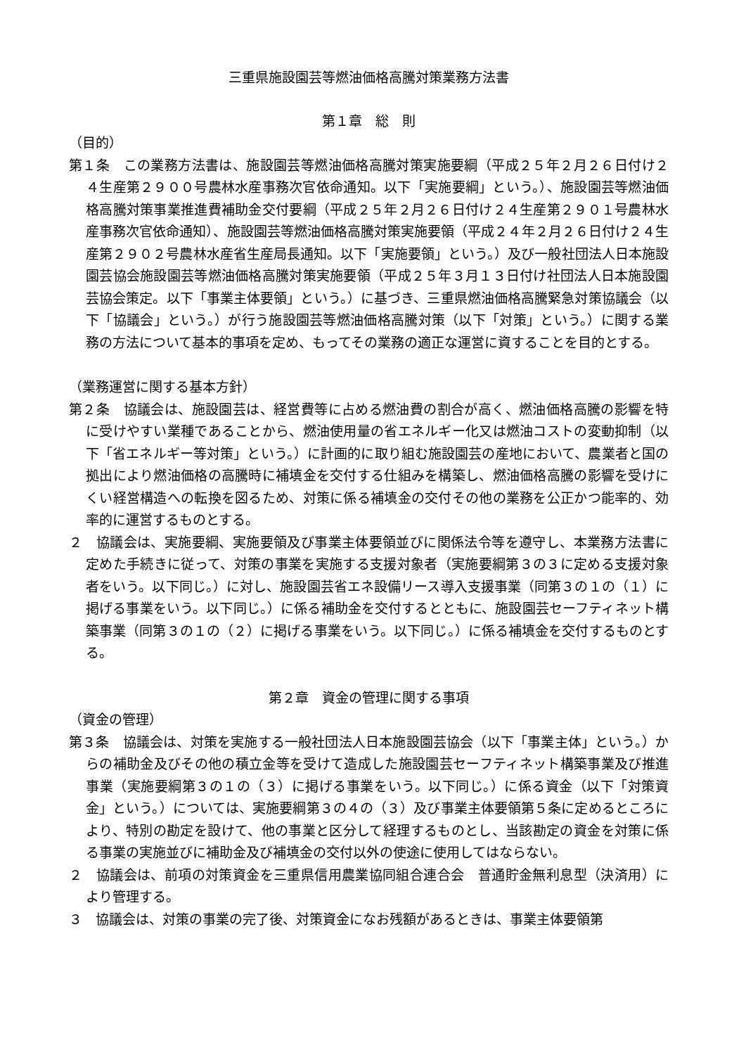三重県施設園芸等燃油価格高騰対策業務方法書
第１章　総　則
（目的）
第１条　この業務方法書は、施設園芸等燃油価格高騰対策実施要綱（平成２５年２月２６日付け２４生産第２９００号農林水産事務次官依命通知。以下「実施要綱」という。）、施設園芸等燃油価格高騰対策事業推進費補助金交付要綱（平成２５年２月２６日付け２４生産第２９０１号農林水産事務次官依命通知）、施設園芸等燃油価格高騰対策実施要領（平成２４年２月２６日付け２４生産第２９０２号農林水産省生産局長通知。以下「実施要領」という。）及び一般社団法人日本施設園芸協会施設園芸等燃油価格高騰対策実施要領（平成２５年３月１３日付け社団法人日本施設園芸協会策定。以下「事業主体要領」という。）に基づき、三重県燃油価格高騰緊急対策協議会（以下「協議会」という。）が行う施設園芸等燃油価格高騰対策（以下「対策」という。）に関する業務の方法について基本的事項を定め、もってその業務の適正な運営に資することを目的とする。
（業務運営に関する基本方針）
第２条　協議会は、施設園芸は、経営費等に占める燃油費の割合が高く、燃油価格高騰の影響を特に受けやすい業種であることから、燃油使用量の省エネルギー化又は燃油コストの変動抑制（以下「省エネルギー等対策」という。）に計画的に取り組む施設園芸の産地において、農業者と国の拠出により燃油価格の高騰時に補填金を交付する仕組みを構築し、燃油価格高騰の影響を受けにくい経営構造への転換を図るため、対策に係る補填金の交付その他の業務を公正かつ能率的、効率的に運営するものとする。
２　協議会は、実施要綱、実施要領及び事業主体要領並びに関係法令等を遵守し、本業務方法書に定めた手続きに従って、対策の事業を実施する支援対象者（実施要綱第３の３に定める支援対象者をいう。以下同じ。）に対し、施設園芸省エネ設備リース導入支援事業（同第３の１の（１）に掲げる事業をいう。以下同じ。）に係る補助金を交付するとともに、施設園芸セーフティネット構築事業（同第３の１の（２）に掲げる事業をいう。以下同じ。）に係る補填金を交付するものとする。
第２章　資金の管理に関する事項
（資金の管理）
第３条　協議会は、対策を実施する一般社団法人日本施設園芸協会（以下「事業主体」という。）からの補助金及びその他の積立金等を受けて造成した施設園芸セーフティネット構築事業及び推進事業（実施要綱第３の１の（３）に掲げる事業をいう。以下同じ。）に係る資金（以下「対策資金」という。）については、実施要綱第３の４の（３）及び事業主体要領第５条に定めるところにより、特別の勘定を設けて、他の事業と区分して経理するものとし、当該勘定の資金を対策に係る事業の実施並びに補助金及び補填金の交付以外の使途に使用してはならない。
２　協議会は、前項の対策資金を三重県信用農業協同組合連合会　普通貯金無利息型（決済用）により管理する。
３　協議会は、対策の事業の完了後、対策資金になお残額があるときは、事業主体要領第